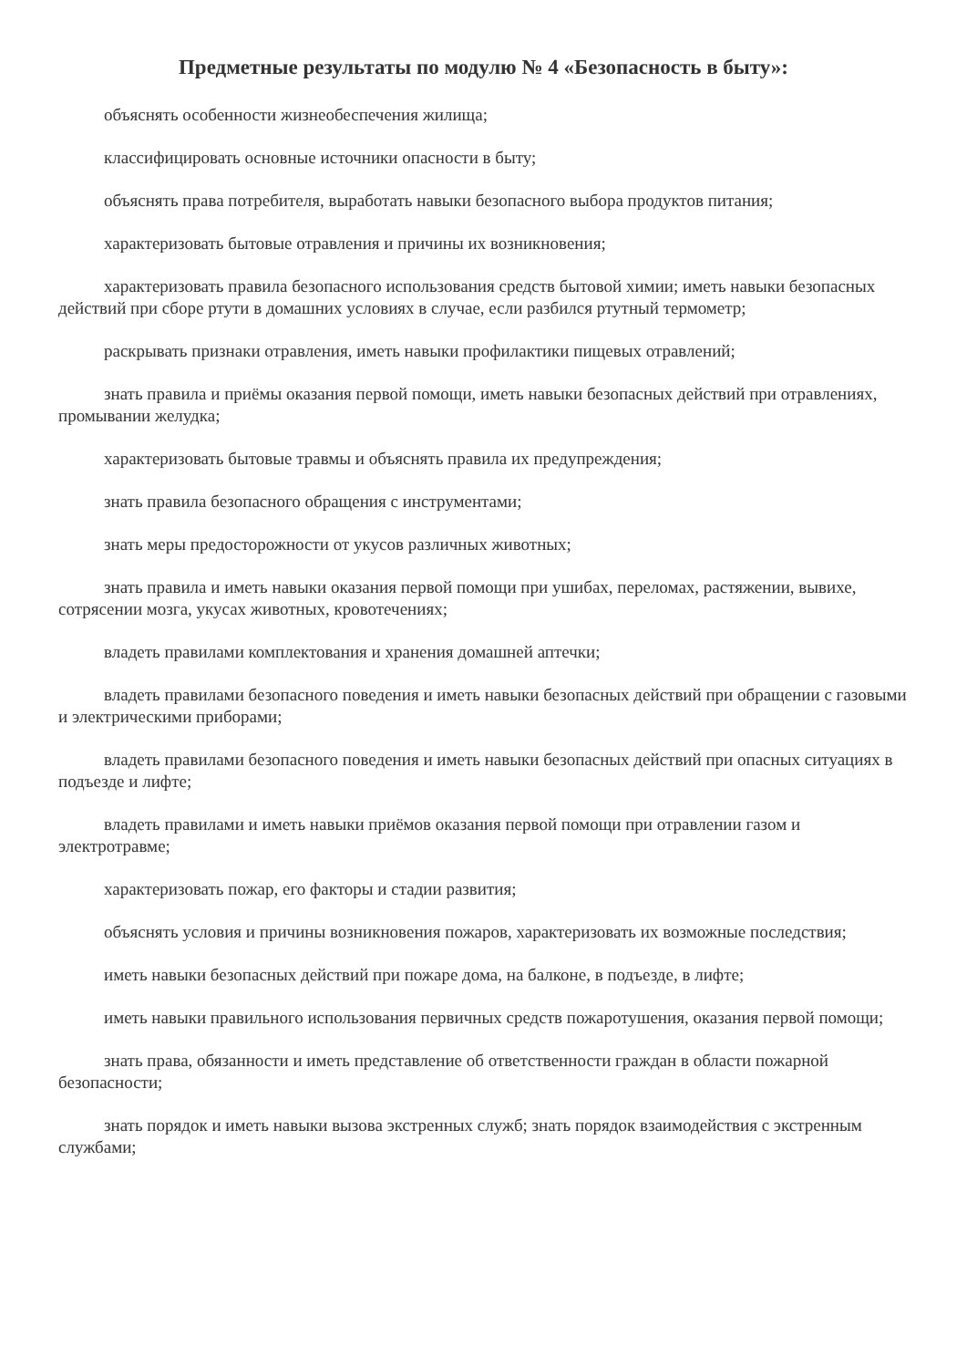Предметные результаты по модулю № 4 «Безопасность в быту»:
объяснять особенности жизнеобеспечения жилища;
классифицировать основные источники опасности в быту;
объяснять права потребителя, выработать навыки безопасного выбора продуктов питания;
характеризовать бытовые отравления и причины их возникновения;
характеризовать правила безопасного использования средств бытовой химии; иметь навыки безопасных действий при сборе ртути в домашних условиях в случае, если разбился ртутный термометр;
раскрывать признаки отравления, иметь навыки профилактики пищевых отравлений;
знать правила и приёмы оказания первой помощи, иметь навыки безопасных действий при отравлениях, промывании желудка;
характеризовать бытовые травмы и объяснять правила их предупреждения;
знать правила безопасного обращения с инструментами;
знать меры предосторожности от укусов различных животных;
знать правила и иметь навыки оказания первой помощи при ушибах, переломах, растяжении, вывихе, сотрясении мозга, укусах животных, кровотечениях;
владеть правилами комплектования и хранения домашней аптечки;
владеть правилами безопасного поведения и иметь навыки безопасных действий при обращении с газовыми и электрическими приборами;
владеть правилами безопасного поведения и иметь навыки безопасных действий при опасных ситуациях в подъезде и лифте;
владеть правилами и иметь навыки приёмов оказания первой помощи при отравлении газом и электротравме;
характеризовать пожар, его факторы и стадии развития;
объяснять условия и причины возникновения пожаров, характеризовать их возможные последствия;
иметь навыки безопасных действий при пожаре дома, на балконе, в подъезде, в лифте;
иметь навыки правильного использования первичных средств пожаротушения, оказания первой помощи;
знать права, обязанности и иметь представление об ответственности граждан в области пожарной безопасности;
знать порядок и иметь навыки вызова экстренных служб; знать порядок взаимодействия с экстренным службами;